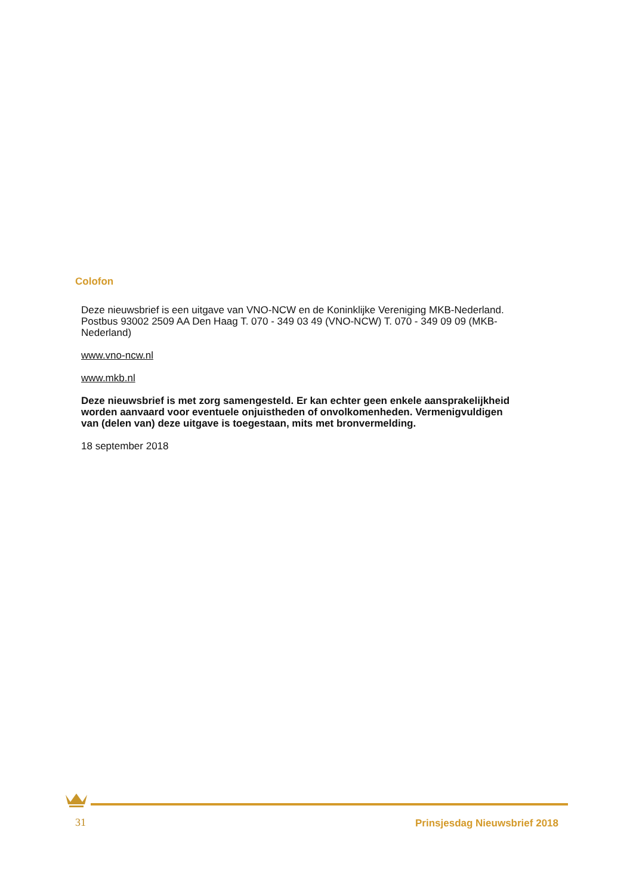Colofon
Deze nieuwsbrief is een uitgave van VNO-NCW en de Koninklijke Vereniging MKB-Nederland. Postbus 93002 2509 AA Den Haag T. 070 - 349 03 49 (VNO-NCW) T. 070 - 349 09 09 (MKB-Nederland)
www.vno-ncw.nl
www.mkb.nl
Deze nieuwsbrief is met zorg samengesteld. Er kan echter geen enkele aansprakelijkheid worden aanvaard voor eventuele onjuistheden of onvolkomenheden. Vermenigvuldigen van (delen van) deze uitgave is toegestaan, mits met bronvermelding.
18 september 2018
31 Prinsjesdag Nieuwsbrief 2018